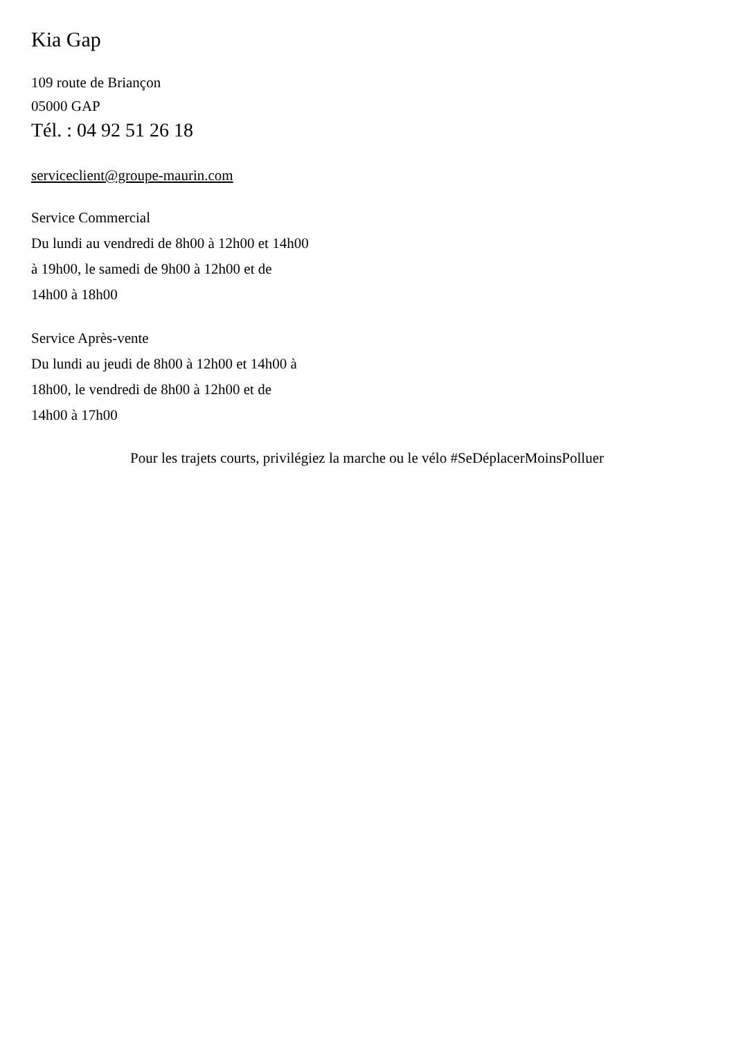Kia Gap
109 route de Briançon
05000 GAP
Tél. : 04 92 51 26 18
serviceclient@groupe-maurin.com
Service Commercial
Du lundi au vendredi de 8h00 à 12h00 et 14h00
à 19h00, le samedi de 9h00 à 12h00 et de
14h00 à 18h00
Service Après-vente
Du lundi au jeudi de 8h00 à 12h00 et 14h00 à
18h00, le vendredi de 8h00 à 12h00 et de
14h00 à 17h00
Pour les trajets courts, privilégiez la marche ou le vélo #SeDéplacerMoinsPolluer